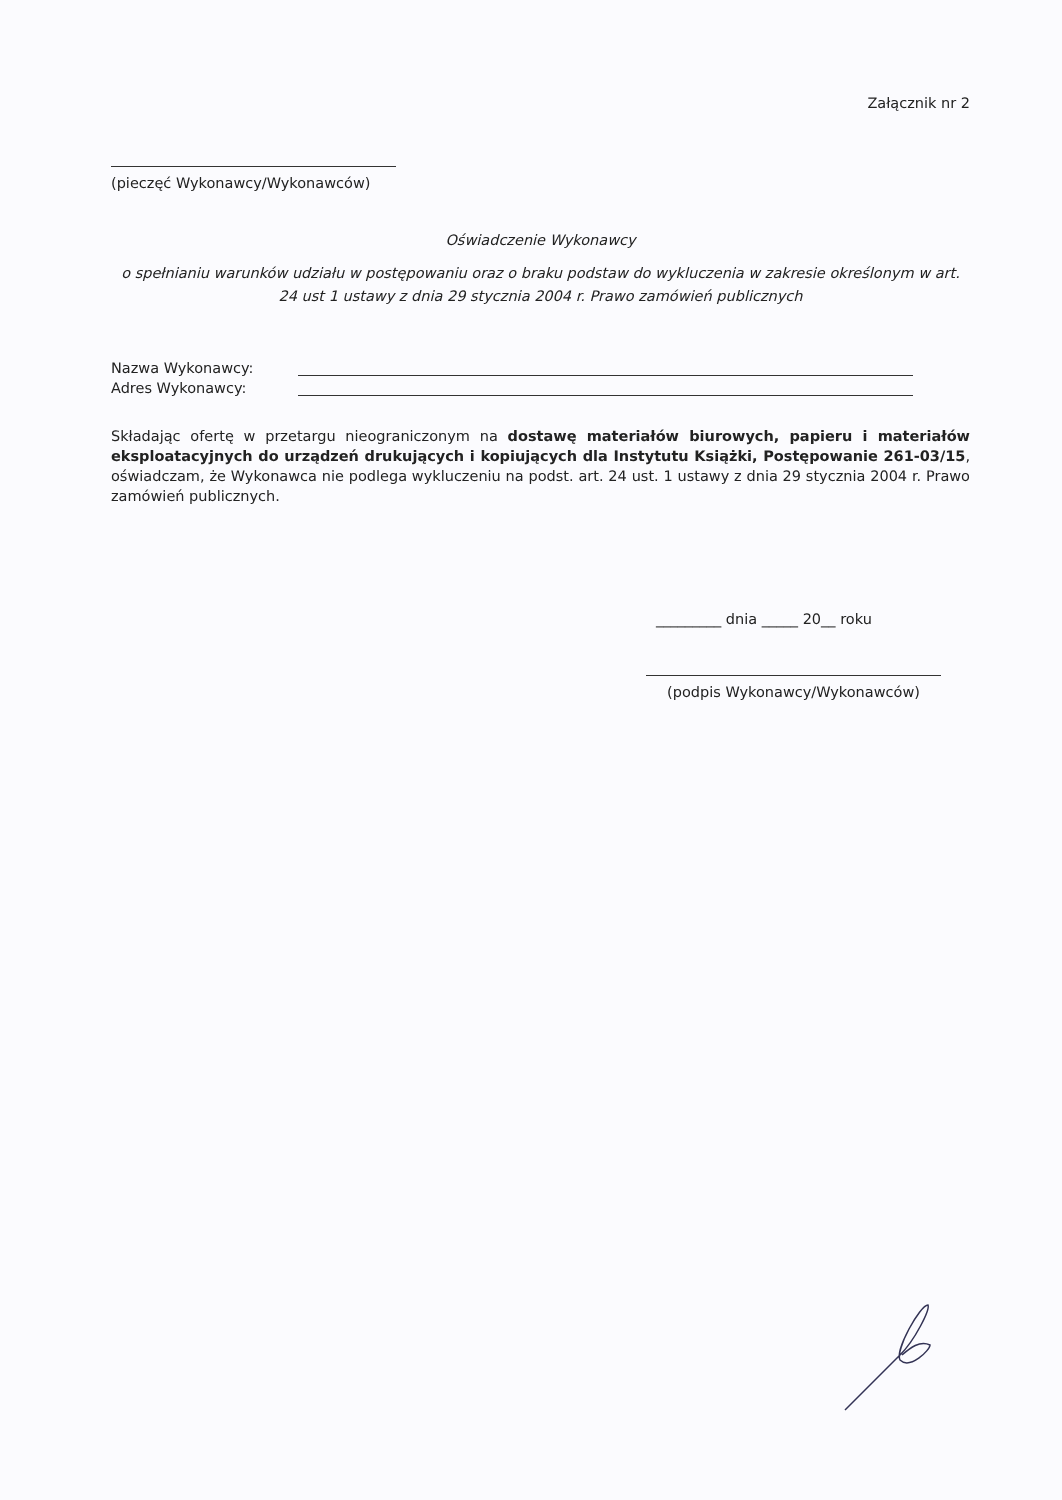Załącznik nr 2
(pieczęć Wykonawcy/Wykonawców)
Oświadczenie Wykonawcy
o spełnianiu warunków udziału w postępowaniu oraz o braku podstaw do wykluczenia w zakresie określonym w art. 24 ust 1 ustawy z dnia 29 stycznia 2004 r. Prawo zamówień publicznych
Nazwa Wykonawcy:
Adres Wykonawcy:
Składając ofertę w przetargu nieograniczonym na dostawę materiałów biurowych, papieru i materiałów eksploatacyjnych do urządzeń drukujących i kopiujących dla Instytutu Książki, Postępowanie 261-03/15, oświadczam, że Wykonawca nie podlega wykluczeniu na podst. art. 24 ust. 1 ustawy z dnia 29 stycznia 2004 r. Prawo zamówień publicznych.
_________ dnia _____ 20__ roku
(podpis Wykonawcy/Wykonawców)